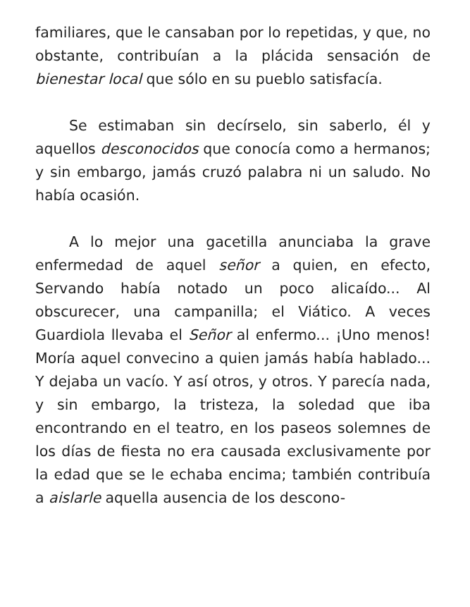familiares, que le cansaban por lo repetidas, y que, no obstante, contribuían a la plácida sensación de bienestar local que sólo en su pueblo satisfacía.
Se estimaban sin decírselo, sin saberlo, él y aquellos desconocidos que conocía como a hermanos; y sin embargo, jamás cruzó palabra ni un saludo. No había ocasión.
A lo mejor una gacetilla anunciaba la grave enfermedad de aquel señor a quien, en efecto, Servando había notado un poco alicaído... Al obscurecer, una campanilla; el Viático. A veces Guardiola llevaba el Señor al enfermo... ¡Uno menos! Moría aquel convecino a quien jamás había hablado... Y dejaba un vacío. Y así otros, y otros. Y parecía nada, y sin embargo, la tristeza, la soledad que iba encontrando en el teatro, en los paseos solemnes de los días de fiesta no era causada exclusivamente por la edad que se le echaba encima; también contribuía a aislarle aquella ausencia de los descono-